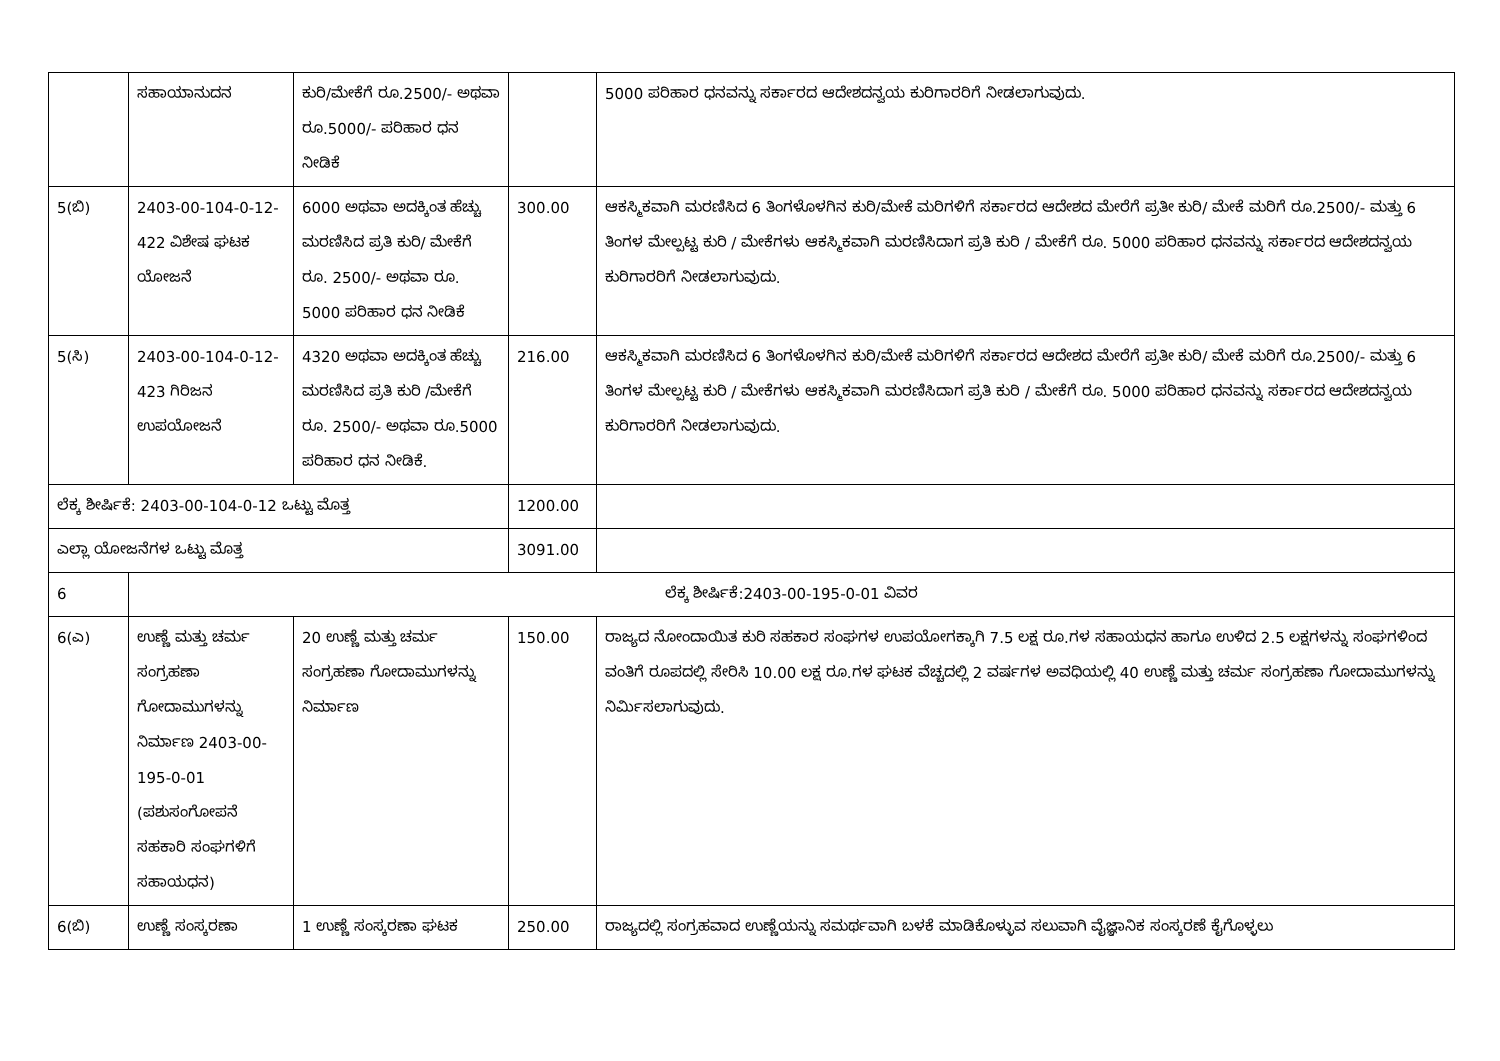| | ಸಹಾಯಾನುದನ | ಕುರಿ/ಮೇಕೆಗೆ ರೂ.2500/- ಅಥವಾ ರೂ.5000/- ಪರಿಹಾರ ಧನ ನೀಡಿಕೆ | | 5000 ಪರಿಹಾರ ಧನವನ್ನು ಸರ್ಕಾರದ ಆದೇಶದನ್ವಯ ಕುರಿಗಾರರಿಗೆ ನೀಡಲಾಗುವುದು. |
| 5(ಬಿ) | 2403-00-104-0-12-422 ವಿಶೇಷ ಘಟಕ ಯೋಜನೆ | 6000 ಅಥವಾ ಅದಕ್ಕಿಂತ ಹೆಚ್ಚು ಮರಣಿಸಿದ ಪ್ರತಿ ಕುರಿ/ ಮೇಕೆಗೆ ರೂ. 2500/- ಅಥವಾ ರೂ. 5000 ಪರಿಹಾರ ಧನ ನೀಡಿಕೆ | 300.00 | ಆಕಸ್ಮಿಕವಾಗಿ ಮರಣಿಸಿದ 6 ತಿಂಗಳೊಳಗಿನ ಕುರಿ/ಮೇಕೆ ಮರಿಗಳಿಗೆ ಸರ್ಕಾರದ ಆದೇಶದ ಮೇರೆಗೆ ಪ್ರತೀ ಕುರಿ/ ಮೇಕೆ ಮರಿಗೆ ರೂ.2500/- ಮತ್ತು 6 ತಿಂಗಳ ಮೇಲ್ಪಟ್ಟ ಕುರಿ / ಮೇಕೆಗಳು ಆಕಸ್ಮಿಕವಾಗಿ ಮರಣಿಸಿದಾಗ ಪ್ರತಿ ಕುರಿ / ಮೇಕೆಗೆ ರೂ. 5000 ಪರಿಹಾರ ಧನವನ್ನು ಸರ್ಕಾರದ ಆದೇಶದನ್ವಯ ಕುರಿಗಾರರಿಗೆ ನೀಡಲಾಗುವುದು. |
| 5(ಸಿ) | 2403-00-104-0-12-423 ಗಿರಿಜನ ಉಪಯೋಜನೆ | 4320 ಅಥವಾ ಅದಕ್ಕಿಂತ ಹೆಚ್ಚು ಮರಣಿಸಿದ ಪ್ರತಿ ಕುರಿ /ಮೇಕೆಗೆ ರೂ. 2500/- ಅಥವಾ ರೂ.5000 ಪರಿಹಾರ ಧನ ನೀಡಿಕೆ. | 216.00 | ಆಕಸ್ಮಿಕವಾಗಿ ಮರಣಿಸಿದ 6 ತಿಂಗಳೊಳಗಿನ ಕುರಿ/ಮೇಕೆ ಮರಿಗಳಿಗೆ ಸರ್ಕಾರದ ಆದೇಶದ ಮೇರೆಗೆ ಪ್ರತೀ ಕುರಿ/ ಮೇಕೆ ಮರಿಗೆ ರೂ.2500/- ಮತ್ತು 6 ತಿಂಗಳ ಮೇಲ್ಪಟ್ಟ ಕುರಿ / ಮೇಕೆಗಳು ಆಕಸ್ಮಿಕವಾಗಿ ಮರಣಿಸಿದಾಗ ಪ್ರತಿ ಕುರಿ / ಮೇಕೆಗೆ ರೂ. 5000 ಪರಿಹಾರ ಧನವನ್ನು ಸರ್ಕಾರದ ಆದೇಶದನ್ವಯ ಕುರಿಗಾರರಿಗೆ ನೀಡಲಾಗುವುದು. |
| ಲೆಕ್ಕ ಶೀರ್ಷಿಕೆ: 2403-00-104-0-12 ಒಟ್ಟು ಮೊತ್ತ | | | 1200.00 | |
| ಎಲ್ಲಾ ಯೋಜನೆಗಳ ಒಟ್ಟು ಮೊತ್ತ | | | 3091.00 | |
| 6 | ಲೆಕ್ಕ ಶೀರ್ಷಿಕೆ:2403-00-195-0-01 ವಿವರ | | | |
| 6(ಎ) | ಉಣ್ಣೆ ಮತ್ತು ಚರ್ಮ ಸಂಗ್ರಹಣಾ ಗೋದಾಮುಗಳನ್ನು ನಿರ್ಮಾಣ 2403-00-195-0-01 (ಪಶುಸಂಗೋಪನೆ ಸಹಕಾರಿ ಸಂಘಗಳಿಗೆ ಸಹಾಯಧನ) | 20 ಉಣ್ಣೆ ಮತ್ತು ಚರ್ಮ ಸಂಗ್ರಹಣಾ ಗೋದಾಮುಗಳನ್ನು ನಿರ್ಮಾಣ | 150.00 | ರಾಜ್ಯದ ನೋಂದಾಯಿತ ಕುರಿ ಸಹಕಾರ ಸಂಘಗಳ ಉಪಯೋಗಕ್ಕಾಗಿ 7.5 ಲಕ್ಷ ರೂ.ಗಳ ಸಹಾಯಧನ ಹಾಗೂ ಉಳಿದ 2.5 ಲಕ್ಷಗಳನ್ನು ಸಂಘಗಳಿಂದ ವಂತಿಗೆ ರೂಪದಲ್ಲಿ ಸೇರಿಸಿ 10.00 ಲಕ್ಷ ರೂ.ಗಳ ಘಟಕ ವೆಚ್ಚದಲ್ಲಿ 2 ವರ್ಷಗಳ ಅವಧಿಯಲ್ಲಿ 40 ಉಣ್ಣೆ ಮತ್ತು ಚರ್ಮ ಸಂಗ್ರಹಣಾ ಗೋದಾಮುಗಳನ್ನು ನಿರ್ಮಿಸಲಾಗುವುದು. |
| 6(ಬಿ) | ಉಣ್ಣೆ ಸಂಸ್ಕರಣಾ | 1 ಉಣ್ಣೆ ಸಂಸ್ಕರಣಾ ಘಟಕ | 250.00 | ರಾಜ್ಯದಲ್ಲಿ ಸಂಗ್ರಹವಾದ ಉಣ್ಣೆಯನ್ನು ಸಮರ್ಥವಾಗಿ ಬಳಕೆ ಮಾಡಿಕೊಳ್ಳುವ ಸಲುವಾಗಿ ವೈಜ್ಞಾನಿಕ ಸಂಸ್ಕರಣೆ ಕೈಗೊಳ್ಳಲು |